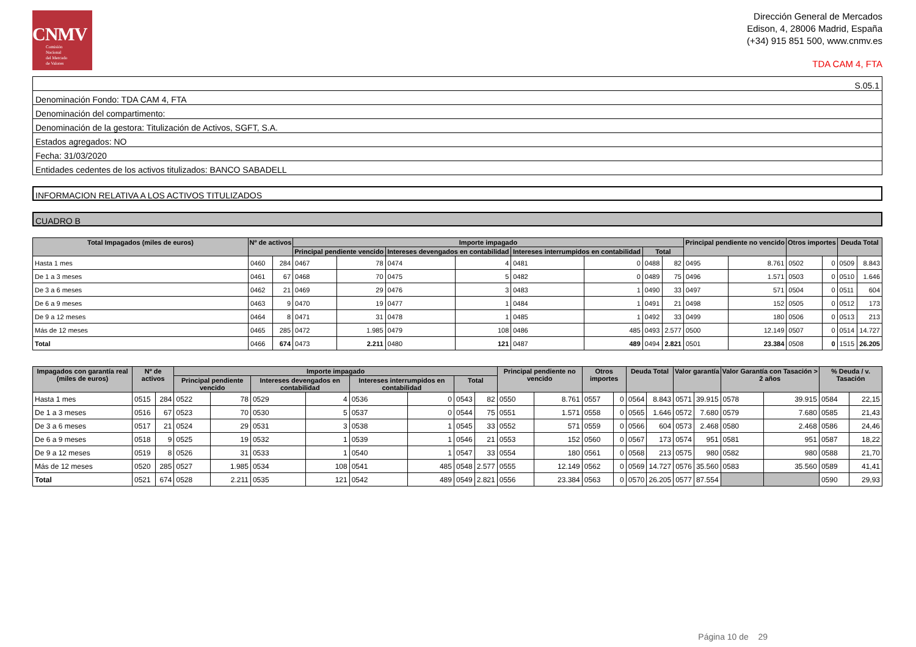CNMV
Comisión
Nacional
del Mercado
de Valores
Dirección General de Mercados
Edison, 4, 28006 Madrid, España
(+34) 915 851 500, www.cnmv.es
TDA CAM 4, FTA
S.05.1
Denominación Fondo: TDA CAM 4, FTA
Denominación del compartimento:
Denominación de la gestora: Titulización de Activos, SGFT, S.A.
Estados agregados: NO
Fecha: 31/03/2020
Entidades cedentes de los activos titulizados: BANCO SABADELL
INFORMACION RELATIVA A LOS ACTIVOS TITULIZADOS
CUADRO B
| Total Impagados (miles de euros) | Nº de activos | | Importe impagado | | | | | | | | Principal pendiente no vencido | | Otros importes | | Deuda Total | |
| --- | --- | --- | --- | --- | --- | --- | --- | --- | --- | --- | --- | --- | --- | --- | --- | --- |
| | | | Principal pendiente vencido | | Intereses devengados en contabilidad | | Intereses interrumpidos en contabilidad | | Total | | | | | | | |
| Hasta 1 mes | 0460 | 284 | 0467 | 78 | 0474 | 4 | 0481 | 0 | 0488 | 82 | 0495 | 8.761 | 0502 | 0 | 0509 | 8.843 |
| De 1 a 3 meses | 0461 | 67 | 0468 | 70 | 0475 | 5 | 0482 | 0 | 0489 | 75 | 0496 | 1.571 | 0503 | 0 | 0510 | 1.646 |
| De 3 a 6 meses | 0462 | 21 | 0469 | 29 | 0476 | 3 | 0483 | 1 | 0490 | 33 | 0497 | 571 | 0504 | 0 | 0511 | 604 |
| De 6 a 9 meses | 0463 | 9 | 0470 | 19 | 0477 | 1 | 0484 | 1 | 0491 | 21 | 0498 | 152 | 0505 | 0 | 0512 | 173 |
| De 9 a 12 meses | 0464 | 8 | 0471 | 31 | 0478 | 1 | 0485 | 1 | 0492 | 33 | 0499 | 180 | 0506 | 0 | 0513 | 213 |
| Más de 12 meses | 0465 | 285 | 0472 | 1.985 | 0479 | 108 | 0486 | 485 | 0493 | 2.577 | 0500 | 12.149 | 0507 | 0 | 0514 | 14.727 |
| Total | 0466 | 674 | 0473 | 2.211 | 0480 | 121 | 0487 | 489 | 0494 | 2.821 | 0501 | 23.384 | 0508 | 0 | 1515 | 26.205 |
| Impagados con garantía real (miles de euros) | Nº de activos | | Importe impagado | | | | | | | | Principal pendiente no vencido | | Otros importes | | Deuda Total | | Valor garantía | | Valor Garantía con Tasación > 2 años | | % Deuda / v. Tasación | |
| --- | --- | --- | --- | --- | --- | --- | --- | --- | --- | --- | --- | --- | --- | --- | --- | --- | --- | --- | --- | --- | --- | --- |
| | | | Principal pendiente vencido | | Intereses devengados en contabilidad | | Intereses interrumpidos en contabilidad | | Total | | | | | | | | | | | | | |
| Hasta 1 mes | 0515 | 284 | 0522 | 78 | 0529 | 4 | 0536 | 0 | 0543 | 82 | 0550 | 8.761 | 0557 | 0 | 0564 | 8.843 | 0571 | 39.915 | 0578 | 39.915 | 0584 | 22,15 |
| De 1 a 3 meses | 0516 | 67 | 0523 | 70 | 0530 | 5 | 0537 | 0 | 0544 | 75 | 0551 | 1.571 | 0558 | 0 | 0565 | 1.646 | 0572 | 7.680 | 0579 | 7.680 | 0585 | 21,43 |
| De 3 a 6 meses | 0517 | 21 | 0524 | 29 | 0531 | 3 | 0538 | 1 | 0545 | 33 | 0552 | 571 | 0559 | 0 | 0566 | 604 | 0573 | 2.468 | 0580 | 2.468 | 0586 | 24,46 |
| De 6 a 9 meses | 0518 | 9 | 0525 | 19 | 0532 | 1 | 0539 | 1 | 0546 | 21 | 0553 | 152 | 0560 | 0 | 0567 | 173 | 0574 | 951 | 0581 | 951 | 0587 | 18,22 |
| De 9 a 12 meses | 0519 | 8 | 0526 | 31 | 0533 | 1 | 0540 | 1 | 0547 | 33 | 0554 | 180 | 0561 | 0 | 0568 | 213 | 0575 | 980 | 0582 | 980 | 0588 | 21,70 |
| Más de 12 meses | 0520 | 285 | 0527 | 1.985 | 0534 | 108 | 0541 | 485 | 0548 | 2.577 | 0555 | 12.149 | 0562 | 0 | 0569 | 14.727 | 0576 | 35.560 | 0583 | 35.560 | 0589 | 41,41 |
| Total | 0521 | 674 | 0528 | 2.211 | 0535 | 121 | 0542 | 489 | 0549 | 2.821 | 0556 | 23.384 | 0563 | 0 | 0570 | 26.205 | 0577 | 87.554 | | | 0590 | 29,93 |
Página 10 de 29